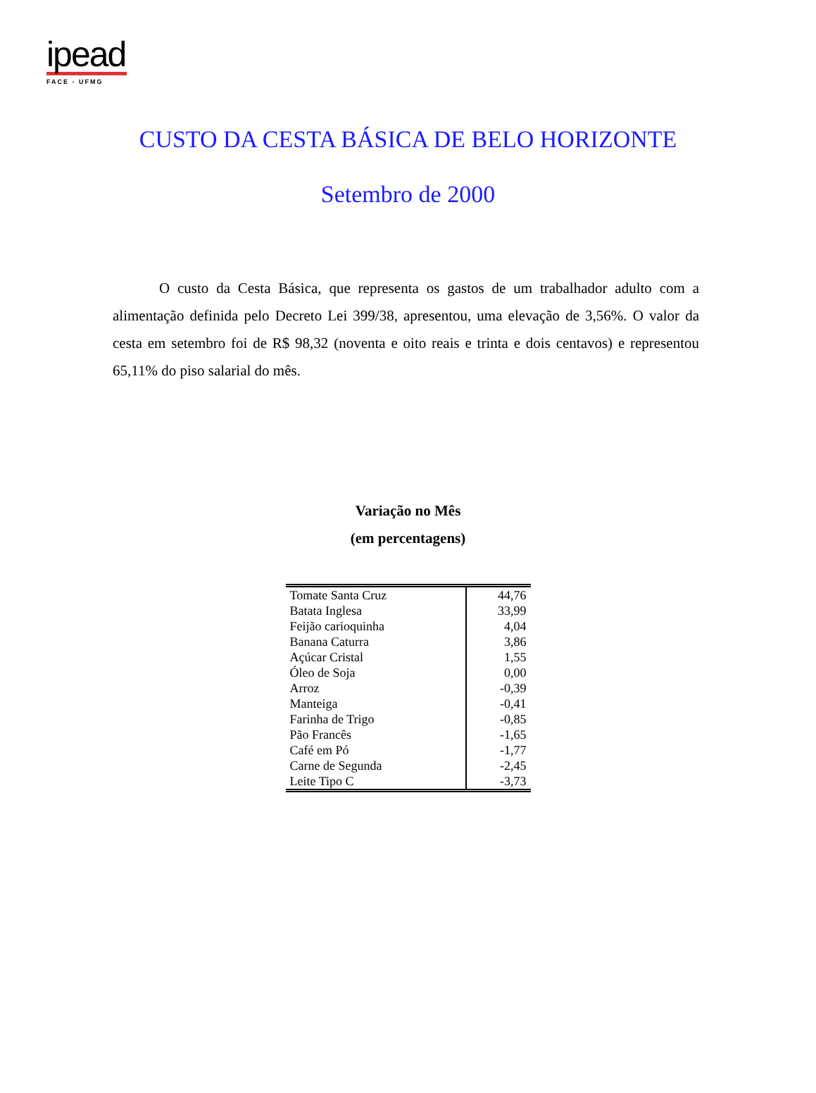ipead
FACE - UFMG
CUSTO DA CESTA BÁSICA DE BELO HORIZONTE
Setembro de 2000
O custo da Cesta Básica, que representa os gastos de um trabalhador adulto com a alimentação definida pelo Decreto Lei 399/38, apresentou, uma elevação de 3,56%. O valor da cesta em setembro foi de R$ 98,32 (noventa e oito reais e trinta e dois centavos) e representou 65,11% do piso salarial do mês.
Variação no Mês
(em percentagens)
| Tomate Santa Cruz | 44,76 |
| Batata Inglesa | 33,99 |
| Feijão carioquinha | 4,04 |
| Banana Caturra | 3,86 |
| Açúcar Cristal | 1,55 |
| Óleo de Soja | 0,00 |
| Arroz | -0,39 |
| Manteiga | -0,41 |
| Farinha de Trigo | -0,85 |
| Pão Francês | -1,65 |
| Café em Pó | -1,77 |
| Carne de Segunda | -2,45 |
| Leite Tipo C | -3,73 |